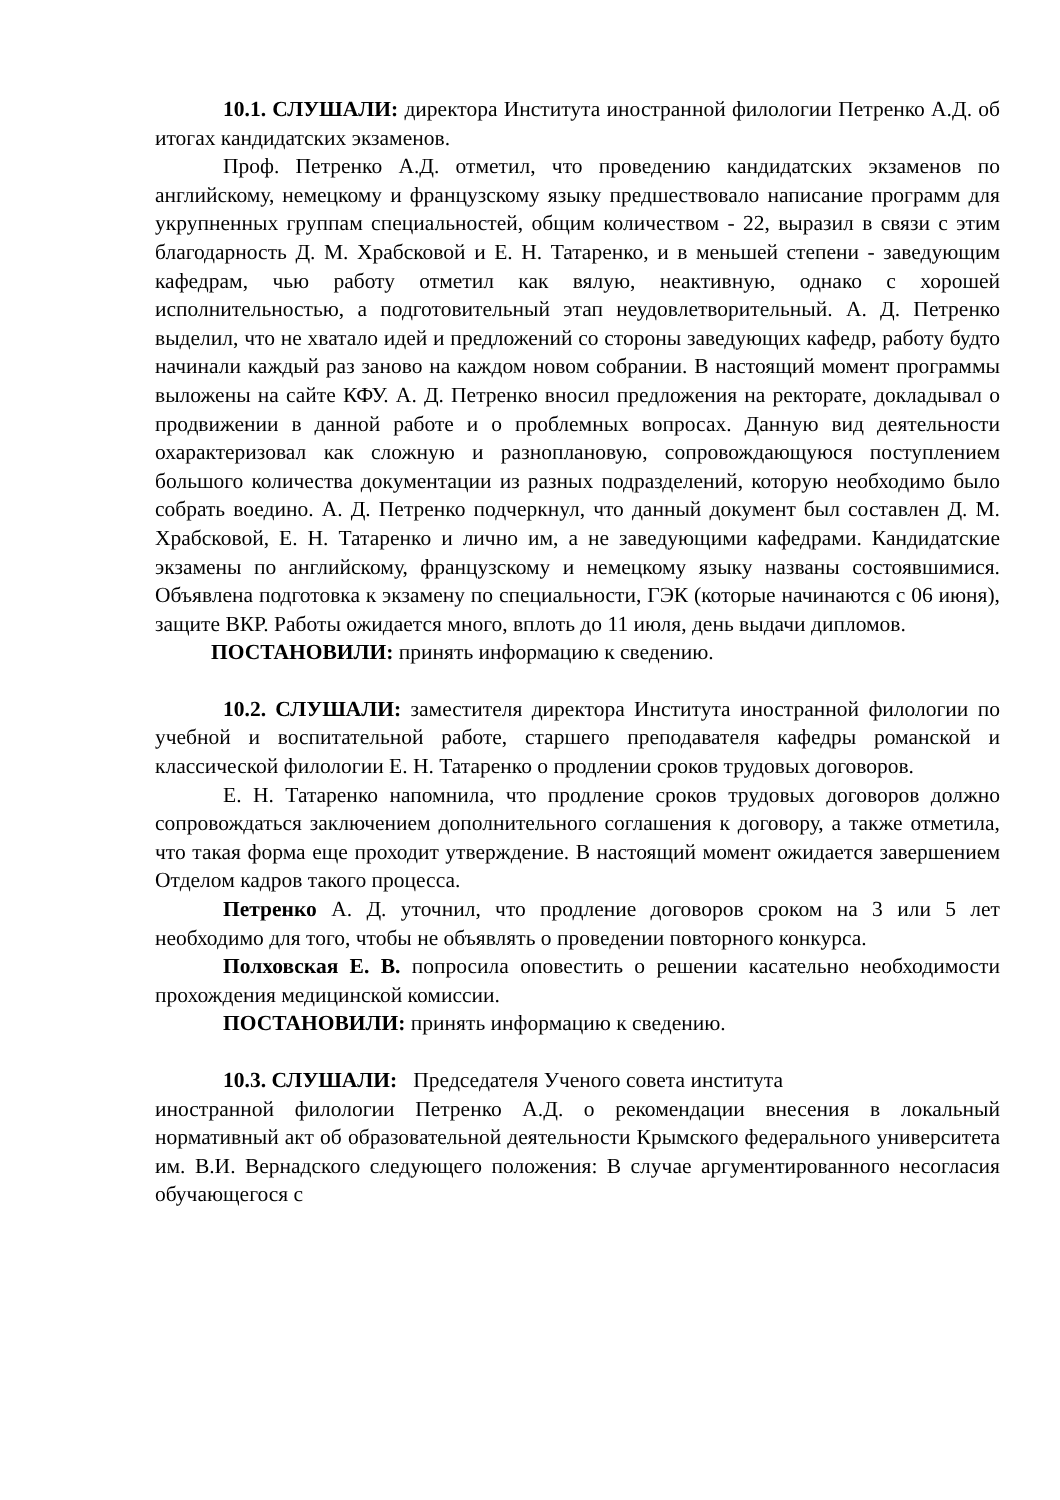10.1. СЛУШАЛИ: директора Института иностранной филологии Петренко А.Д. об итогах кандидатских экзаменов.
Проф. Петренко А.Д. отметил, что проведению кандидатских экзаменов по английскому, немецкому и французскому языку предшествовало написание программ для укрупненных группам специальностей, общим количеством - 22, выразил в связи с этим благодарность Д. М. Храбсковой и Е. Н. Татаренко, и в меньшей степени - заведующим кафедрам, чью работу отметил как вялую, неактивную, однако с хорошей исполнительностью, а подготовительный этап неудовлетворительный. А. Д. Петренко выделил, что не хватало идей и предложений со стороны заведующих кафедр, работу будто начинали каждый раз заново на каждом новом собрании. В настоящий момент программы выложены на сайте КФУ. А. Д. Петренко вносил предложения на ректорате, докладывал о продвижении в данной работе и о проблемных вопросах. Данную вид деятельности охарактеризовал как сложную и разноплановую, сопровождающуюся поступлением большого количества документации из разных подразделений, которую необходимо было собрать воедино. А. Д. Петренко подчеркнул, что данный документ был составлен Д. М. Храбсковой, Е. Н. Татаренко и лично им, а не заведующими кафедрами. Кандидатские экзамены по английскому, французскому и немецкому языку названы состоявшимися. Объявлена подготовка к экзамену по специальности, ГЭК (которые начинаются с 06 июня), защите ВКР. Работы ожидается много, вплоть до 11 июля, день выдачи дипломов.
ПОСТАНОВИЛИ: принять информацию к сведению.
10.2. СЛУШАЛИ: заместителя директора Института иностранной филологии по учебной и воспитательной работе, старшего преподавателя кафедры романской и классической филологии Е. Н. Татаренко о продлении сроков трудовых договоров.
Е. Н. Татаренко напомнила, что продление сроков трудовых договоров должно сопровождаться заключением дополнительного соглашения к договору, а также отметила, что такая форма еще проходит утверждение. В настоящий момент ожидается завершением Отделом кадров такого процесса.
Петренко А. Д. уточнил, что продление договоров сроком на 3 или 5 лет необходимо для того, чтобы не объявлять о проведении повторного конкурса.
Полховская Е. В. попросила оповестить о решении касательно необходимости прохождения медицинской комиссии.
ПОСТАНОВИЛИ: принять информацию к сведению.
10.3. СЛУШАЛИ: Председателя Ученого совета института
иностранной филологии Петренко А.Д. о рекомендации внесения в локальный нормативный акт об образовательной деятельности Крымского федерального университета им. В.И. Вернадского следующего положения: В случае аргументированного несогласия обучающегося с